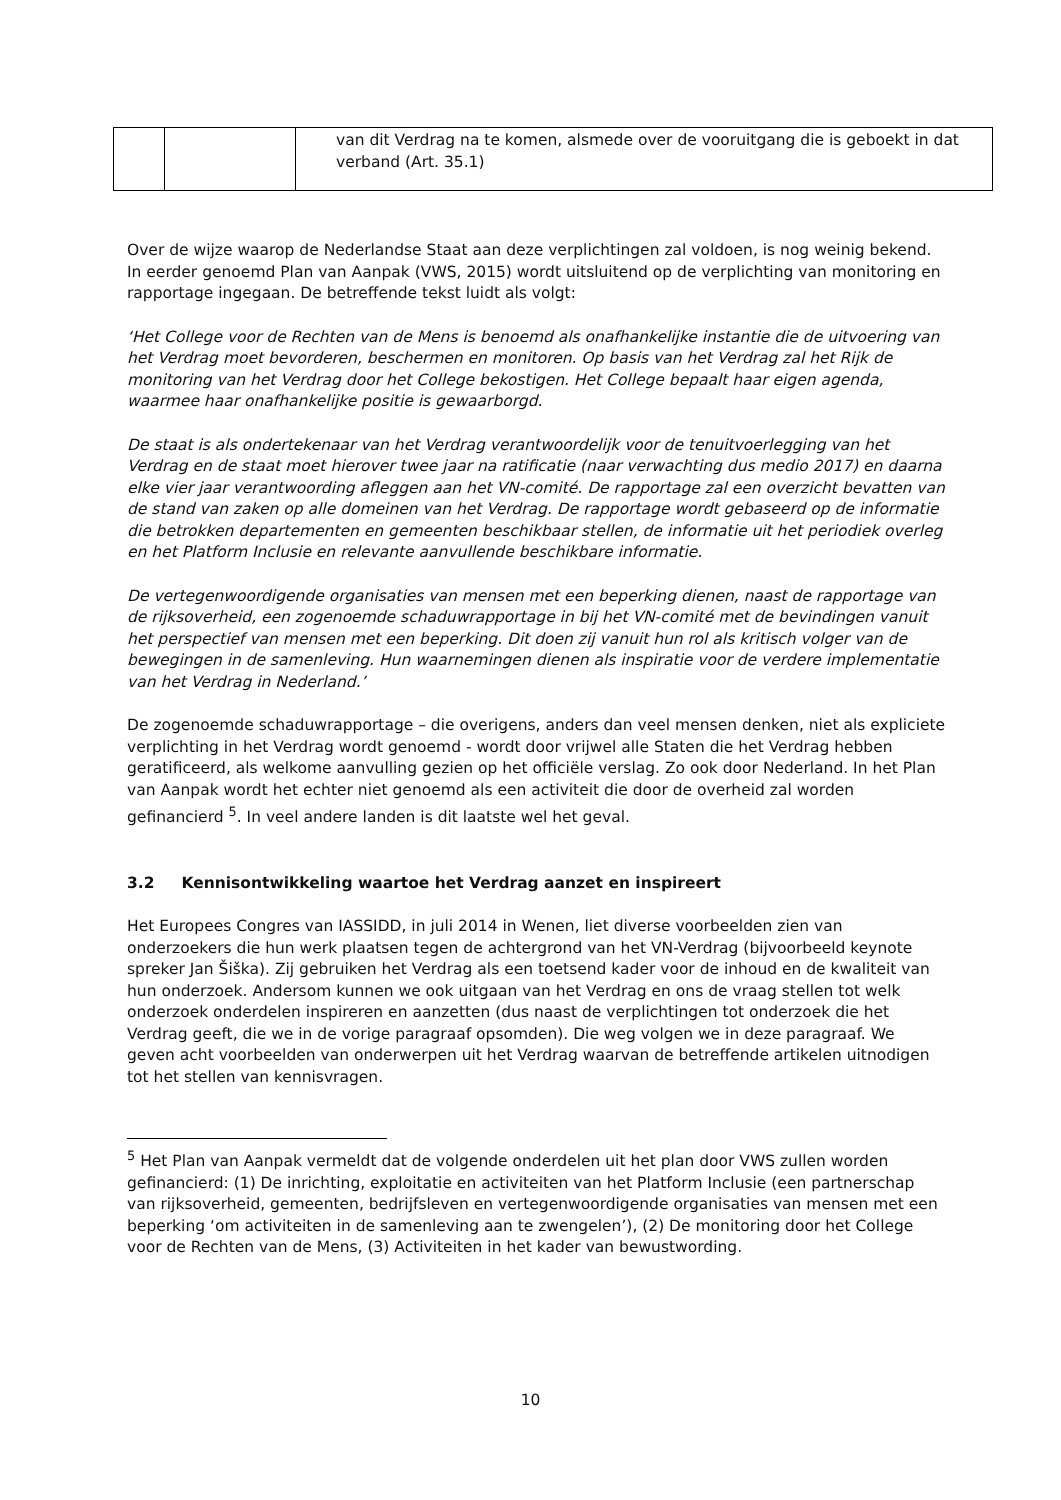| | | van dit Verdrag na te komen, alsmede over de vooruitgang die is geboekt in dat verband (Art. 35.1) |
Over de wijze waarop de Nederlandse Staat aan deze verplichtingen zal voldoen, is nog weinig bekend. In eerder genoemd Plan van Aanpak (VWS, 2015) wordt uitsluitend op de verplichting van monitoring en rapportage ingegaan. De betreffende tekst luidt als volgt:
‘Het College voor de Rechten van de Mens is benoemd als onafhankelijke instantie die de uitvoering van het Verdrag moet bevorderen, beschermen en monitoren. Op basis van het Verdrag zal het Rijk de monitoring van het Verdrag door het College bekostigen. Het College bepaalt haar eigen agenda, waarmee haar onafhankelijke positie is gewaarborgd.
De staat is als ondertekenaar van het Verdrag verantwoordelijk voor de tenuitvoerlegging van het Verdrag en de staat moet hierover twee jaar na ratificatie (naar verwachting dus medio 2017) en daarna elke vier jaar verantwoording afleggen aan het VN-comité. De rapportage zal een overzicht bevatten van de stand van zaken op alle domeinen van het Verdrag. De rapportage wordt gebaseerd op de informatie die betrokken departementen en gemeenten beschikbaar stellen, de informatie uit het periodiek overleg en het Platform Inclusie en relevante aanvullende beschikbare informatie.
De vertegenwoordigende organisaties van mensen met een beperking dienen, naast de rapportage van de rijksoverheid, een zogenoemde schaduwrapportage in bij het VN-comité met de bevindingen vanuit het perspectief van mensen met een beperking. Dit doen zij vanuit hun rol als kritisch volger van de bewegingen in de samenleving. Hun waarnemingen dienen als inspiratie voor de verdere implementatie van het Verdrag in Nederland.’
De zogenoemde schaduwrapportage – die overigens, anders dan veel mensen denken, niet als expliciete verplichting in het Verdrag wordt genoemd - wordt door vrijwel alle Staten die het Verdrag hebben geratificeerd, als welkome aanvulling gezien op het officiële verslag. Zo ook door Nederland. In het Plan van Aanpak wordt het echter niet genoemd als een activiteit die door de overheid zal worden gefinancierd <sup>5</sup>. In veel andere landen is dit laatste wel het geval.
3.2 Kennisontwikkeling waartoe het Verdrag aanzet en inspireert
Het Europees Congres van IASSIDD, in juli 2014 in Wenen, liet diverse voorbeelden zien van onderzoekers die hun werk plaatsen tegen de achtergrond van het VN-Verdrag (bijvoorbeeld keynote spreker Jan Šiška). Zij gebruiken het Verdrag als een toetsend kader voor de inhoud en de kwaliteit van hun onderzoek. Andersom kunnen we ook uitgaan van het Verdrag en ons de vraag stellen tot welk onderzoek onderdelen inspireren en aanzetten (dus naast de verplichtingen tot onderzoek die het Verdrag geeft, die we in de vorige paragraaf opsomden). Die weg volgen we in deze paragraaf. We geven acht voorbeelden van onderwerpen uit het Verdrag waarvan de betreffende artikelen uitnodigen tot het stellen van kennisvragen.
<sup>5</sup> Het Plan van Aanpak vermeldt dat de volgende onderdelen uit het plan door VWS zullen worden gefinancierd: (1) De inrichting, exploitatie en activiteiten van het Platform Inclusie (een partnerschap van rijksoverheid, gemeenten, bedrijfsleven en vertegenwoordigende organisaties van mensen met een beperking ‘om activiteiten in de samenleving aan te zwengelen’), (2) De monitoring door het College voor de Rechten van de Mens, (3) Activiteiten in het kader van bewustwording.
10